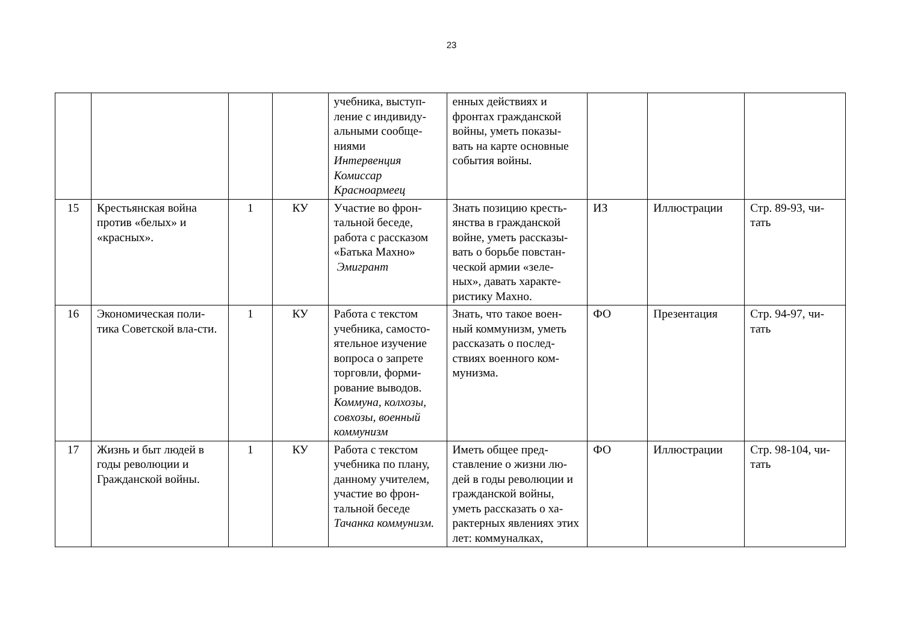23
| | | | | учебника, выступ-ление с индивиду-альными сообще-ниями Интервенция Комиссар Красноармеец | енных действиях и фронтах гражданской войны, уметь показы-вать на карте основные события войны. | | | |
| 15 | Крестьянская война против «белых» и «красных». | 1 | КУ | Участие во фрон-тальной беседе, работа с рассказом «Батька Махно» Эмигрант | Знать позицию кресть-янства в гражданской войне, уметь рассказы-вать о борьбе повстан-ческой армии «зеле-ных», давать характе-ристику Махно. | ИЗ | Иллюстрации | Стр. 89-93, чи-тать |
| 16 | Экономическая поли-тика Советской вла-сти. | 1 | КУ | Работа с текстом учебника, самосто-ятельное изучение вопроса о запрете торговли, форми-рование выводов. Коммуна, колхозы, совхозы, военный коммунизм | Знать, что такое воен-ный коммунизм, уметь рассказать о послед-ствиях военного ком-мунизма. | ФО | Презентация | Стр. 94-97, чи-тать |
| 17 | Жизнь и быт людей в годы революции и Гражданской войны. | 1 | КУ | Работа с текстом учебника по плану, данному учителем, участие во фрон-тальной беседе Тачанка коммунизм. | Иметь общее пред-ставление о жизни лю-дей в годы революции и гражданской войны, уметь рассказать о ха-рактерных явлениях этих лет: коммуналках, | ФО | Иллюстрации | Стр. 98-104, чи-тать |